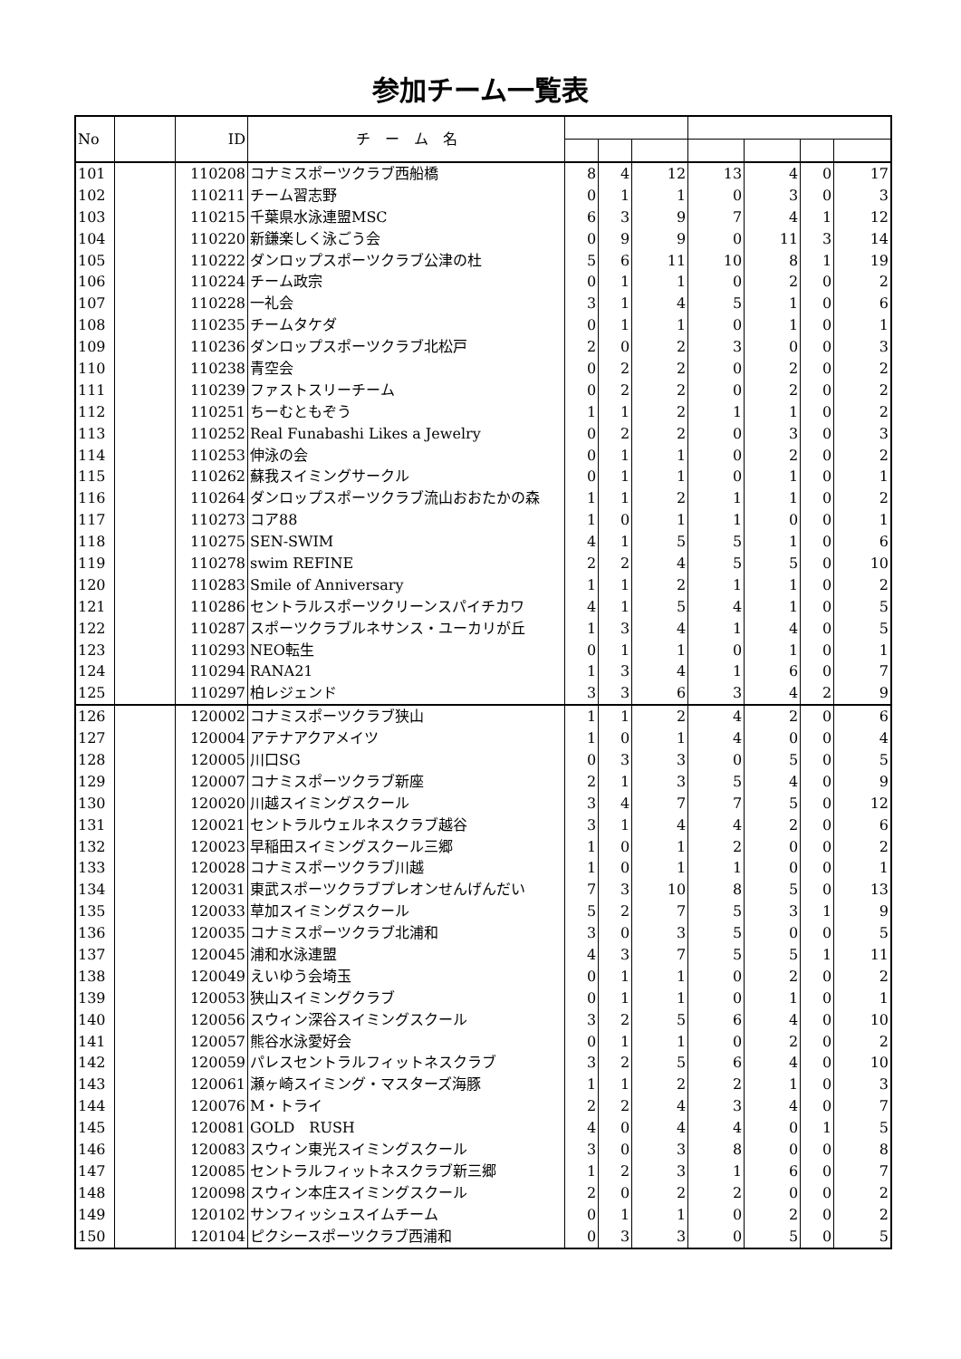参加チーム一覧表
| No | | ID | チ ー ム 名 | | | | | | | |
| --- | --- | --- | --- | --- | --- | --- | --- | --- | --- | --- |
| 101 | | 110208 | コナミスポーツクラブ西船橋 | 8 | 4 | 12 | 13 | 4 | 0 | 17 |
| 102 | | 110211 | チーム習志野 | 0 | 1 | 1 | 0 | 3 | 0 | 3 |
| 103 | | 110215 | 千葉県水泳連盟MSC | 6 | 3 | 9 | 7 | 4 | 1 | 12 |
| 104 | | 110220 | 新鎌楽しく泳ごう会 | 0 | 9 | 9 | 0 | 11 | 3 | 14 |
| 105 | | 110222 | ダンロップスポーツクラブ公津の杜 | 5 | 6 | 11 | 10 | 8 | 1 | 19 |
| 106 | | 110224 | チーム政宗 | 0 | 1 | 1 | 0 | 2 | 0 | 2 |
| 107 | | 110228 | 一礼会 | 3 | 1 | 4 | 5 | 1 | 0 | 6 |
| 108 | | 110235 | チームタケダ | 0 | 1 | 1 | 0 | 1 | 0 | 1 |
| 109 | | 110236 | ダンロップスポーツクラブ北松戸 | 2 | 0 | 2 | 3 | 0 | 0 | 3 |
| 110 | | 110238 | 青空会 | 0 | 2 | 2 | 0 | 2 | 0 | 2 |
| 111 | | 110239 | ファストスリーチーム | 0 | 2 | 2 | 0 | 2 | 0 | 2 |
| 112 | | 110251 | ちーむともぞう | 1 | 1 | 2 | 1 | 1 | 0 | 2 |
| 113 | | 110252 | Real Funabashi Likes a Jewelry | 0 | 2 | 2 | 0 | 3 | 0 | 3 |
| 114 | | 110253 | 伸泳の会 | 0 | 1 | 1 | 0 | 2 | 0 | 2 |
| 115 | | 110262 | 蘇我スイミングサークル | 0 | 1 | 1 | 0 | 1 | 0 | 1 |
| 116 | | 110264 | ダンロップスポーツクラブ流山おおたかの森 | 1 | 1 | 2 | 1 | 1 | 0 | 2 |
| 117 | | 110273 | コア88 | 1 | 0 | 1 | 1 | 0 | 0 | 1 |
| 118 | | 110275 | SEN-SWIM | 4 | 1 | 5 | 5 | 1 | 0 | 6 |
| 119 | | 110278 | swim REFINE | 2 | 2 | 4 | 5 | 5 | 0 | 10 |
| 120 | | 110283 | Smile of Anniversary | 1 | 1 | 2 | 1 | 1 | 0 | 2 |
| 121 | | 110286 | セントラルスポーツクリーンスパイチカワ | 4 | 1 | 5 | 4 | 1 | 0 | 5 |
| 122 | | 110287 | スポーツクラブルネサンス・ユーカリが丘 | 1 | 3 | 4 | 1 | 4 | 0 | 5 |
| 123 | | 110293 | NEO転生 | 0 | 1 | 1 | 0 | 1 | 0 | 1 |
| 124 | | 110294 | RANA21 | 1 | 3 | 4 | 1 | 6 | 0 | 7 |
| 125 | | 110297 | 柏レジェンド | 3 | 3 | 6 | 3 | 4 | 2 | 9 |
| 126 | | 120002 | コナミスポーツクラブ狭山 | 1 | 1 | 2 | 4 | 2 | 0 | 6 |
| 127 | | 120004 | アテナアクアメイツ | 1 | 0 | 1 | 4 | 0 | 0 | 4 |
| 128 | | 120005 | 川口SG | 0 | 3 | 3 | 0 | 5 | 0 | 5 |
| 129 | | 120007 | コナミスポーツクラブ新座 | 2 | 1 | 3 | 5 | 4 | 0 | 9 |
| 130 | | 120020 | 川越スイミングスクール | 3 | 4 | 7 | 7 | 5 | 0 | 12 |
| 131 | | 120021 | セントラルウェルネスクラブ越谷 | 3 | 1 | 4 | 4 | 2 | 0 | 6 |
| 132 | | 120023 | 早稲田スイミングスクール三郷 | 1 | 0 | 1 | 2 | 0 | 0 | 2 |
| 133 | | 120028 | コナミスポーツクラブ川越 | 1 | 0 | 1 | 1 | 0 | 0 | 1 |
| 134 | | 120031 | 東武スポーツクラブプレオンせんげんだい | 7 | 3 | 10 | 8 | 5 | 0 | 13 |
| 135 | | 120033 | 草加スイミングスクール | 5 | 2 | 7 | 5 | 3 | 1 | 9 |
| 136 | | 120035 | コナミスポーツクラブ北浦和 | 3 | 0 | 3 | 5 | 0 | 0 | 5 |
| 137 | | 120045 | 浦和水泳連盟 | 4 | 3 | 7 | 5 | 5 | 1 | 11 |
| 138 | | 120049 | えいゆう会埼玉 | 0 | 1 | 1 | 0 | 2 | 0 | 2 |
| 139 | | 120053 | 狭山スイミングクラブ | 0 | 1 | 1 | 0 | 1 | 0 | 1 |
| 140 | | 120056 | スウィン深谷スイミングスクール | 3 | 2 | 5 | 6 | 4 | 0 | 10 |
| 141 | | 120057 | 熊谷水泳愛好会 | 0 | 1 | 1 | 0 | 2 | 0 | 2 |
| 142 | | 120059 | パレスセントラルフィットネスクラブ | 3 | 2 | 5 | 6 | 4 | 0 | 10 |
| 143 | | 120061 | 瀬ヶ崎スイミング・マスターズ海豚 | 1 | 1 | 2 | 2 | 1 | 0 | 3 |
| 144 | | 120076 | M・トライ | 2 | 2 | 4 | 3 | 4 | 0 | 7 |
| 145 | | 120081 | GOLD RUSH | 4 | 0 | 4 | 4 | 0 | 1 | 5 |
| 146 | | 120083 | スウィン東光スイミングスクール | 3 | 0 | 3 | 8 | 0 | 0 | 8 |
| 147 | | 120085 | セントラルフィットネスクラブ新三郷 | 1 | 2 | 3 | 1 | 6 | 0 | 7 |
| 148 | | 120098 | スウィン本庄スイミングスクール | 2 | 0 | 2 | 2 | 0 | 0 | 2 |
| 149 | | 120102 | サンフィッシュスイムチーム | 0 | 1 | 1 | 0 | 2 | 0 | 2 |
| 150 | | 120104 | ピクシースポーツクラブ西浦和 | 0 | 3 | 3 | 0 | 5 | 0 | 5 |